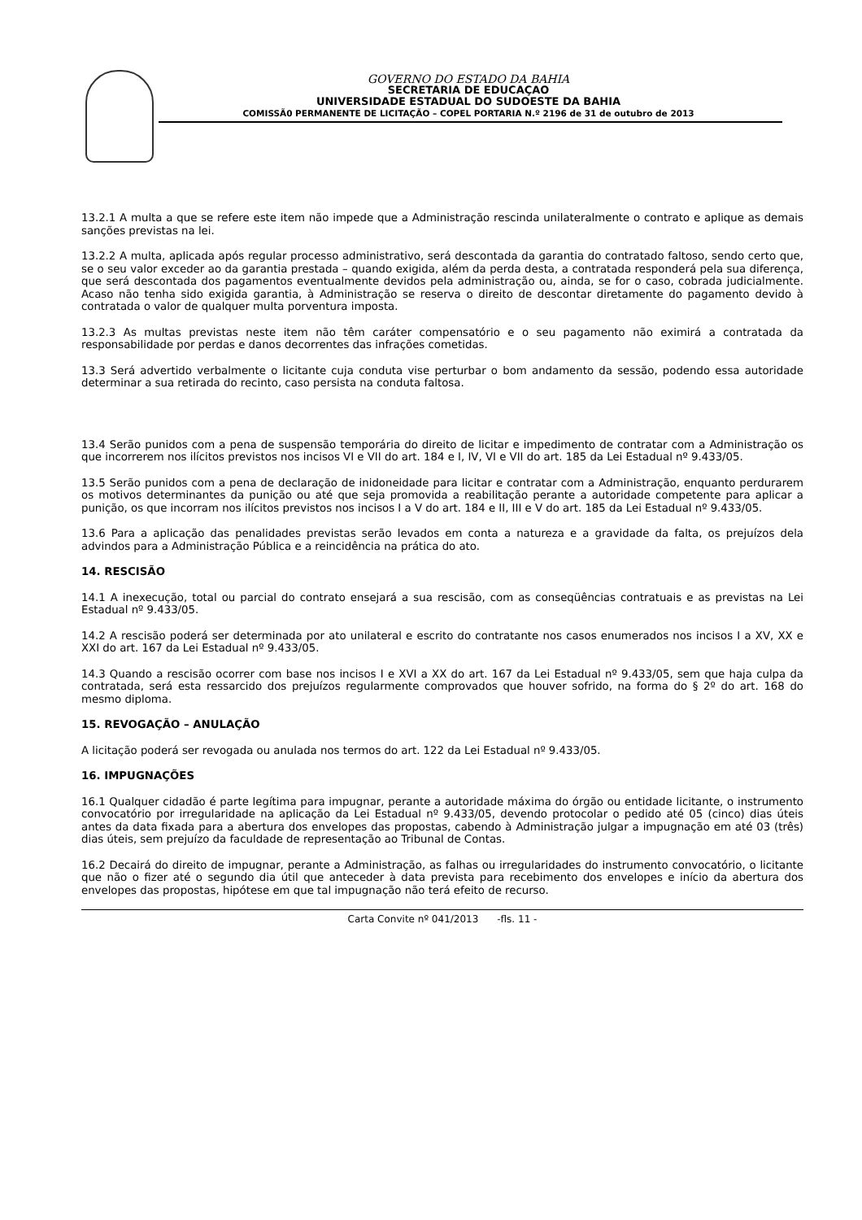GOVERNO DO ESTADO DA BAHIA
SECRETARIA DE EDUCAÇAO
UNIVERSIDADE ESTADUAL DO SUDOESTE DA BAHIA
COMISSÃ0 PERMANENTE DE LICITAÇÃO – COPEL PORTARIA N.º 2196 de 31 de outubro de 2013
13.2.1 A multa a que se refere este item não impede que a Administração rescinda unilateralmente o contrato e aplique as demais sanções previstas na lei.
13.2.2 A multa, aplicada após regular processo administrativo, será descontada da garantia do contratado faltoso, sendo certo que, se o seu valor exceder ao da garantia prestada – quando exigida, além da perda desta, a contratada responderá pela sua diferença, que será descontada dos pagamentos eventualmente devidos pela administração ou, ainda, se for o caso, cobrada judicialmente. Acaso não tenha sido exigida garantia, à Administração se reserva o direito de descontar diretamente do pagamento devido à contratada o valor de qualquer multa porventura imposta.
13.2.3 As multas previstas neste item não têm caráter compensatório e o seu pagamento não eximirá a contratada da responsabilidade por perdas e danos decorrentes das infrações cometidas.
13.3 Será advertido verbalmente o licitante cuja conduta vise perturbar o bom andamento da sessão, podendo essa autoridade determinar a sua retirada do recinto, caso persista na conduta faltosa.
13.4 Serão punidos com a pena de suspensão temporária do direito de licitar e impedimento de contratar com a Administração os que incorrerem nos ilícitos previstos nos incisos VI e VII do art. 184 e I, IV, VI e VII do art. 185 da Lei Estadual nº 9.433/05.
13.5 Serão punidos com a pena de declaração de inidoneidade para licitar e contratar com a Administração, enquanto perdurarem os motivos determinantes da punição ou até que seja promovida a reabilitação perante a autoridade competente para aplicar a punição, os que incorram nos ilícitos previstos nos incisos I a V do art. 184 e II, III e V do art. 185 da Lei Estadual nº 9.433/05.
13.6 Para a aplicação das penalidades previstas serão levados em conta a natureza e a gravidade da falta, os prejuízos dela advindos para a Administração Pública e a reincidência na prática do ato.
14. RESCISÃO
14.1 A inexecução, total ou parcial do contrato ensejará a sua rescisão, com as conseqüências contratuais e as previstas na Lei Estadual nº 9.433/05.
14.2 A rescisão poderá ser determinada por ato unilateral e escrito do contratante nos casos enumerados nos incisos I a XV, XX e XXI do art. 167 da Lei Estadual nº 9.433/05.
14.3 Quando a rescisão ocorrer com base nos incisos I e XVI a XX do art. 167 da Lei Estadual nº 9.433/05, sem que haja culpa da contratada, será esta ressarcido dos prejuízos regularmente comprovados que houver sofrido, na forma do § 2º do art. 168 do mesmo diploma.
15. REVOGAÇÃO – ANULAÇÃO
A licitação poderá ser revogada ou anulada nos termos do art. 122 da Lei Estadual nº 9.433/05.
16. IMPUGNAÇÕES
16.1 Qualquer cidadão é parte legítima para impugnar, perante a autoridade máxima do órgão ou entidade licitante, o instrumento convocatório por irregularidade na aplicação da Lei Estadual nº 9.433/05, devendo protocolar o pedido até 05 (cinco) dias úteis antes da data fixada para a abertura dos envelopes das propostas, cabendo à Administração julgar a impugnação em até 03 (três) dias úteis, sem prejuízo da faculdade de representação ao Tribunal de Contas.
16.2 Decairá do direito de impugnar, perante a Administração, as falhas ou irregularidades do instrumento convocatório, o licitante que não o fizer até o segundo dia útil que anteceder à data prevista para recebimento dos envelopes e início da abertura dos envelopes das propostas, hipótese em que tal impugnação não terá efeito de recurso.
Carta Convite nº 041/2013 -fls. 11 -